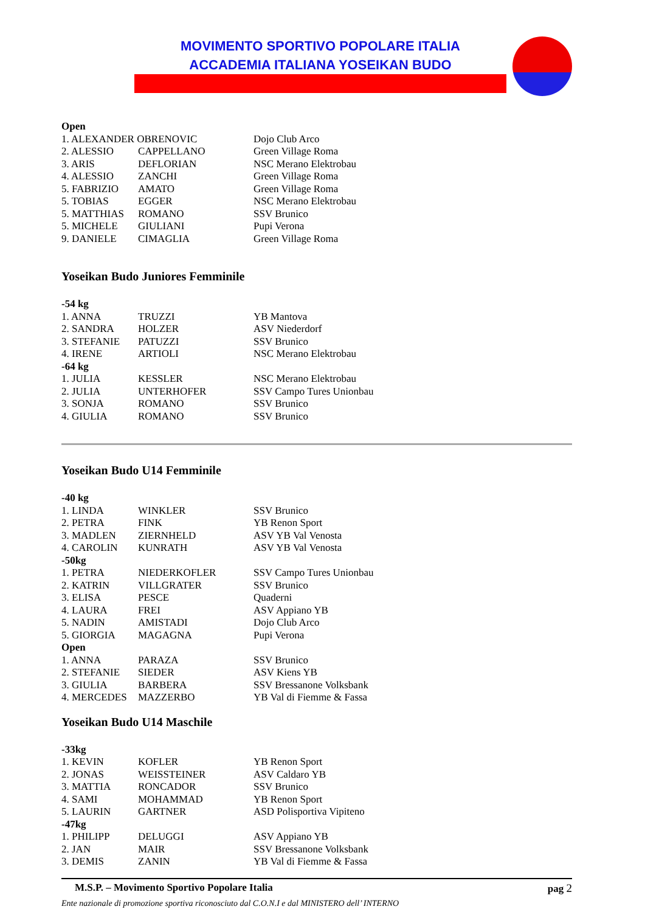MOVIMENTO SPORTIVO POPOLARE ITALIA
ACCADEMIA ITALIANA YOSEIKAN BUDO
| Open | | |
| 1. ALEXANDER OBRENOVIC | | Dojo Club Arco |
| 2. ALESSIO | CAPPELLANO | Green Village Roma |
| 3. ARIS | DEFLORIAN | NSC Merano Elektrobau |
| 4. ALESSIO | ZANCHI | Green Village Roma |
| 5. FABRIZIO | AMATO | Green Village Roma |
| 5. TOBIAS | EGGER | NSC Merano Elektrobau |
| 5. MATTHIAS | ROMANO | SSV Brunico |
| 5. MICHELE | GIULIANI | Pupi Verona |
| 9. DANIELE | CIMAGLIA | Green Village Roma |
Yoseikan Budo Juniores Femminile
| -54 kg | | |
| 1. ANNA | TRUZZI | YB Mantova |
| 2. SANDRA | HOLZER | ASV Niederdorf |
| 3. STEFANIE | PATUZZI | SSV Brunico |
| 4. IRENE | ARTIOLI | NSC Merano Elektrobau |
| -64 kg | | |
| 1. JULIA | KESSLER | NSC Merano Elektrobau |
| 2. JULIA | UNTERHOFER | SSV Campo Tures Unionbau |
| 3. SONJA | ROMANO | SSV Brunico |
| 4. GIULIA | ROMANO | SSV Brunico |
Yoseikan Budo U14 Femminile
| -40 kg | | |
| 1. LINDA | WINKLER | SSV Brunico |
| 2. PETRA | FINK | YB Renon Sport |
| 3. MADLEN | ZIERNHELD | ASV YB Val Venosta |
| 4. CAROLIN | KUNRATH | ASV YB Val Venosta |
| -50kg | | |
| 1. PETRA | NIEDERKOFLER | SSV Campo Tures Unionbau |
| 2. KATRIN | VILLGRATER | SSV Brunico |
| 3. ELISA | PESCE | Quaderni |
| 4. LAURA | FREI | ASV Appiano YB |
| 5. NADIN | AMISTADI | Dojo Club Arco |
| 5. GIORGIA | MAGAGNA | Pupi Verona |
| Open | | |
| 1. ANNA | PARAZA | SSV Brunico |
| 2. STEFANIE | SIEDER | ASV Kiens YB |
| 3. GIULIA | BARBERA | SSV Bressanone Volksbank |
| 4. MERCEDES | MAZZERBO | YB Val di Fiemme & Fassa |
Yoseikan Budo U14 Maschile
| -33kg | | |
| 1. KEVIN | KOFLER | YB Renon Sport |
| 2. JONAS | WEISSTEINER | ASV Caldaro YB |
| 3. MATTIA | RONCADOR | SSV Brunico |
| 4. SAMI | MOHAMMAD | YB Renon Sport |
| 5. LAURIN | GARTNER | ASD Polisportiva Vipiteno |
| -47kg | | |
| 1. PHILIPP | DELUGGI | ASV Appiano YB |
| 2. JAN | MAIR | SSV Bressanone Volksbank |
| 3. DEMIS | ZANIN | YB Val di Fiemme & Fassa |
M.S.P. – Movimento Sportivo Popolare Italia pag 2
Ente nazionale di promozione sportiva riconosciuto dal C.O.N.I e dal MINISTERO dell’ INTERNO